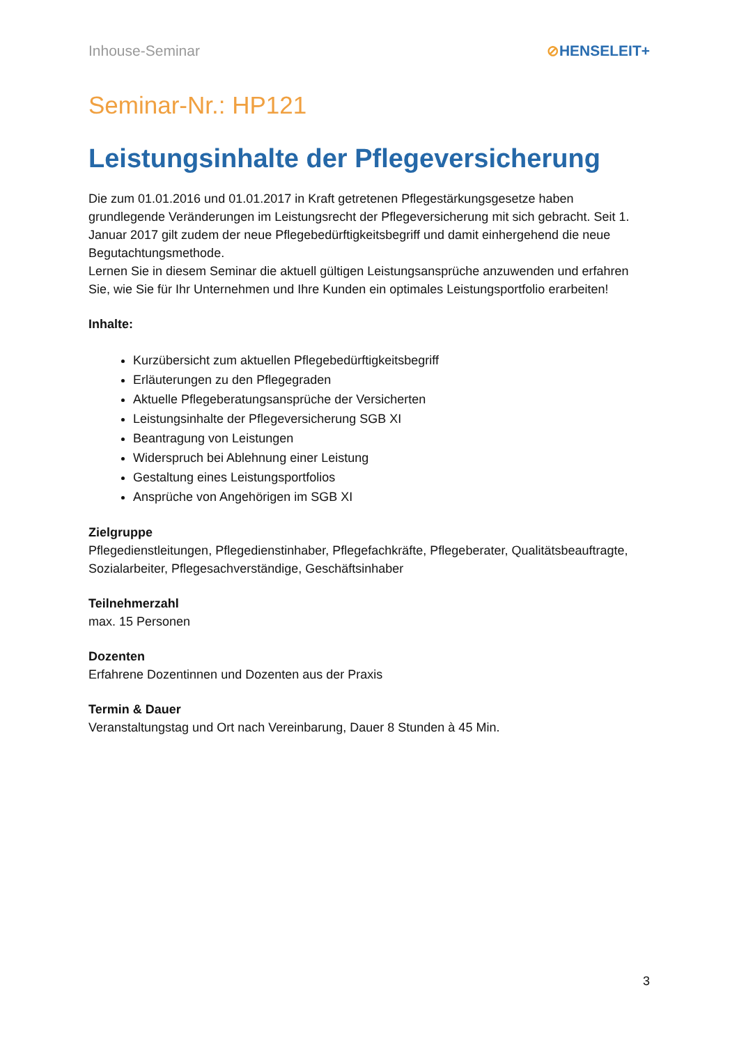Inhouse-Seminar ⊘HENSELEIT+
Seminar-Nr.: HP121
Leistungsinhalte der Pflegeversicherung
Die zum 01.01.2016 und 01.01.2017 in Kraft getretenen Pflegestärkungsgesetze haben grundlegende Veränderungen im Leistungsrecht der Pflegeversicherung mit sich gebracht. Seit 1. Januar 2017 gilt zudem der neue Pflegebedürftigkeitsbegriff und damit einhergehend die neue Begutachtungsmethode.
Lernen Sie in diesem Seminar die aktuell gültigen Leistungsansprüche anzuwenden und erfahren Sie, wie Sie für Ihr Unternehmen und Ihre Kunden ein optimales Leistungsportfolio erarbeiten!
Inhalte:
Kurzübersicht zum aktuellen Pflegebedürftigkeitsbegriff
Erläuterungen zu den Pflegegraden
Aktuelle Pflegeberatungsansprüche der Versicherten
Leistungsinhalte der Pflegeversicherung SGB XI
Beantragung von Leistungen
Widerspruch bei Ablehnung einer Leistung
Gestaltung eines Leistungsportfolios
Ansprüche von Angehörigen im SGB XI
Zielgruppe
Pflegedienstleitungen, Pflegedienstinhaber, Pflegefachkräfte, Pflegeberater, Qualitätsbeauftragte, Sozialarbeiter, Pflegesachverständige, Geschäftsinhaber
Teilnehmerzahl
max. 15 Personen
Dozenten
Erfahrene Dozentinnen und Dozenten aus der Praxis
Termin & Dauer
Veranstaltungstag und Ort nach Vereinbarung, Dauer 8 Stunden à 45 Min.
3